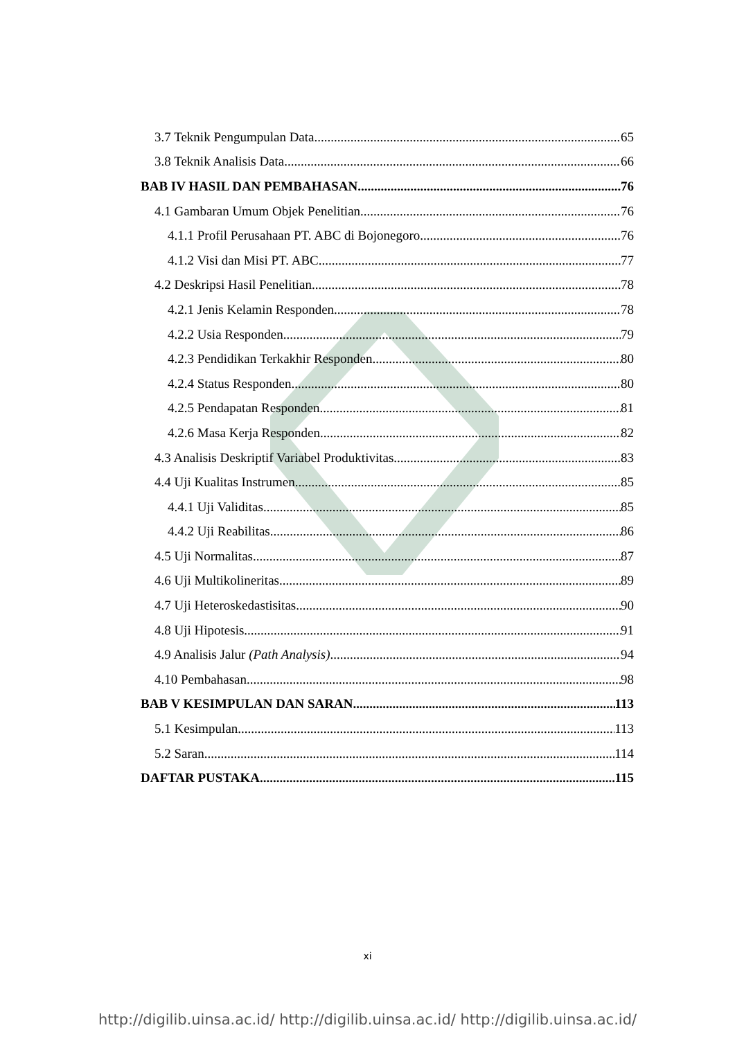3.7 Teknik Pengumpulan Data 65
3.8 Teknik Analisis Data 66
BAB IV HASIL DAN PEMBAHASAN 76
4.1 Gambaran Umum Objek Penelitian 76
4.1.1 Profil Perusahaan PT. ABC di Bojonegoro 76
4.1.2 Visi dan Misi PT. ABC 77
4.2 Deskripsi Hasil Penelitian 78
4.2.1 Jenis Kelamin Responden 78
4.2.2 Usia Responden 79
4.2.3 Pendidikan Terkakhir Responden 80
4.2.4 Status Responden 80
4.2.5 Pendapatan Responden 81
4.2.6 Masa Kerja Responden 82
4.3 Analisis Deskriptif Variabel Produktivitas 83
4.4 Uji Kualitas Instrumen 85
4.4.1 Uji Validitas 85
4.4.2 Uji Reabilitas 86
4.5 Uji Normalitas 87
4.6 Uji Multikolineritas 89
4.7 Uji Heteroskedastisitas 90
4.8 Uji Hipotesis 91
4.9 Analisis Jalur (Path Analysis) 94
4.10 Pembahasan 98
BAB V KESIMPULAN DAN SARAN 113
5.1 Kesimpulan 113
5.2 Saran 114
DAFTAR PUSTAKA 115
xi
http://digilib.uinsa.ac.id/ http://digilib.uinsa.ac.id/ http://digilib.uinsa.ac.id/